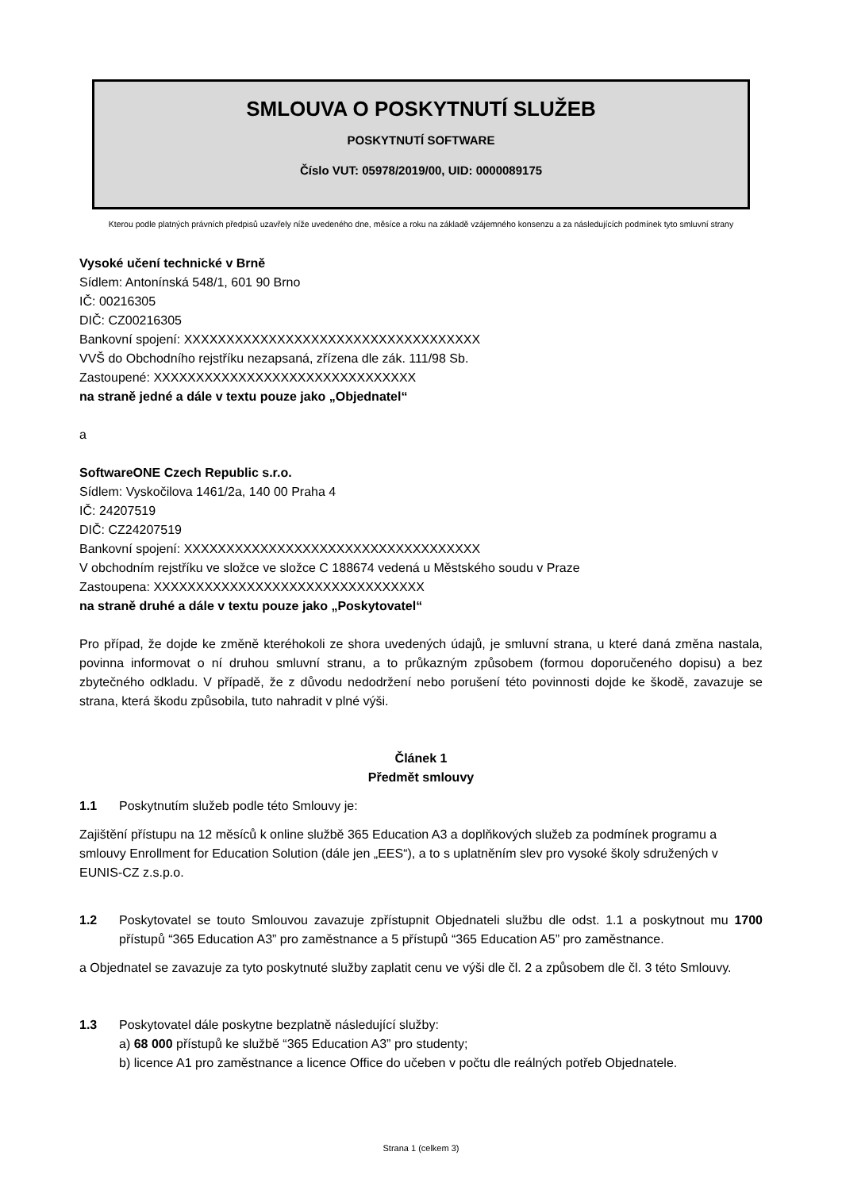SMLOUVA O POSKYTNUTÍ SLUŽEB
POSKYTNUTÍ SOFTWARE
Číslo VUT: 05978/2019/00, UID: 0000089175
Kterou podle platných právních předpisů uzavřely níže uvedeného dne, měsíce a roku na základě vzájemného konsenzu a za následujících podmínek tyto smluvní strany
Vysoké učení technické v Brně
Sídlem: Antonínská 548/1, 601 90 Brno
IČ: 00216305
DIČ: CZ00216305
Bankovní spojení: XXXXXXXXXXXXXXXXXXXXXXXXXXXXXXXXXXX
VVŠ do Obchodního rejstříku nezapsaná, zřízena dle zák. 111/98 Sb.
Zastoupené: XXXXXXXXXXXXXXXXXXXXXXXXXXXXXXX
na straně jedné a dále v textu pouze jako „Objednatel“
a
SoftwareONE Czech Republic s.r.o.
Sídlem: Vyskočilova 1461/2a, 140 00 Praha 4
IČ: 24207519
DIČ: CZ24207519
Bankovní spojení: XXXXXXXXXXXXXXXXXXXXXXXXXXXXXXXXXXX
V obchodním rejstříku ve složce ve složce C 188674 vedená u Městského soudu v Praze
Zastoupena: XXXXXXXXXXXXXXXXXXXXXXXXXXXXXXXX
na straně druhé a dále v textu pouze jako „Poskytovatel“
Pro případ, že dojde ke změně kteréhokoli ze shora uvedených údajů, je smluvní strana, u které daná změna nastala, povinna informovat o ní druhou smluvní stranu, a to průkazným způsobem (formou doporučeného dopisu) a bez zbytečného odkladu. V případě, že z důvodu nedodržení nebo porušení této povinnosti dojde ke škodě, zavazuje se strana, která škodu způsobila, tuto nahradit v plné výši.
Článek 1
Předmět smlouvy
1.1 Poskytnutím služeb podle této Smlouvy je:
Zajištění přístupu na 12 měsíců k online službě 365 Education A3 a doplňkových služeb za podmínek programu a smlouvy Enrollment for Education Solution (dále jen „EES“), a to s uplatněním slev pro vysoké školy sdružených v EUNIS-CZ z.s.p.o.
1.2 Poskytovatel se touto Smlouvou zavazuje zpřístupnit Objednateli službu dle odst. 1.1 a poskytnout mu 1700 přístupů “365 Education A3” pro zaměstnance a 5 přístupů “365 Education A5” pro zaměstnance.
a Objednatel se zavazuje za tyto poskytnuté služby zaplatit cenu ve výši dle čl. 2 a způsobem dle čl. 3 této Smlouvy.
1.3 Poskytovatel dále poskytne bezplatně následující služby:
a) 68 000 přístupů ke službě “365 Education A3” pro studenty;
b) licence A1 pro zaměstnance a licence Office do učeben v počtu dle reálných potřeb Objednatele.
Strana 1 (celkem 3)